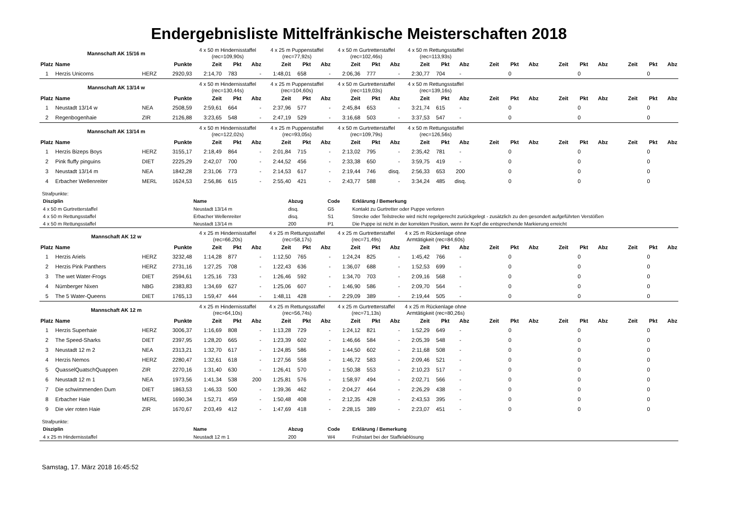Endergebnisliste Mittelfränkische Meisterschaften 2018
| Mannschaft AK 15/16 m | | | | 4 x 50 m Hindernisstaffel (rec=109,90s) | | | 4 x 25 m Puppenstaffel (rec=77,92s) | | | 4 x 50 m Gurtretterstaffel (rec=102,46s) | | | 4 x 50 m Rettungsstaffel (rec=113,93s) | | | | | | | | | | | |
| Platz | Name | | Punkte | Zeit | Pkt | Abz | Zeit | Pkt | Abz | Zeit | Pkt | Abz | Zeit | Pkt | Abz | Zeit | Pkt | Abz | Zeit | Pkt | Abz | Zeit | Pkt | Abz |
| 1 | Herzis Unicorns | HERZ | 2920,93 | 2:14,70 | 783 | - | 1:48,01 | 658 | - | 2:06,36 | 777 | - | 2:30,77 | 704 | - | | 0 | | | 0 | | | 0 | |
| Mannschaft AK 13/14 w | | | | 4 x 50 m Hindernisstaffel (rec=130,44s) | | | 4 x 25 m Puppenstaffel (rec=104,60s) | | | 4 x 50 m Gurtretterstaffel (rec=119,03s) | | | 4 x 50 m Rettungsstaffel (rec=139,16s) | | | | | | | | | | | |
| Platz | Name | | Punkte | Zeit | Pkt | Abz | Zeit | Pkt | Abz | Zeit | Pkt | Abz | Zeit | Pkt | Abz | Zeit | Pkt | Abz | Zeit | Pkt | Abz | Zeit | Pkt | Abz |
| 1 | Neustadt 13/14 w | NEA | 2508,59 | 2:59,61 | 664 | - | 2:37,96 | 577 | - | 2:45,84 | 653 | - | 3:21,74 | 615 | - | | 0 | | | 0 | | | 0 | |
| 2 | Regenbogenhaie | ZIR | 2126,88 | 3:23,65 | 548 | - | 2:47,19 | 529 | - | 3:16,68 | 503 | - | 3:37,53 | 547 | - | | 0 | | | 0 | | | 0 | |
| Mannschaft AK 13/14 m | | | | 4 x 50 m Hindernisstaffel (rec=122,02s) | | | 4 x 25 m Puppenstaffel (rec=93,05s) | | | 4 x 50 m Gurtretterstaffel (rec=109,79s) | | | 4 x 50 m Rettungsstaffel (rec=126,56s) | | | | | | | | | | | |
| Platz | Name | | Punkte | Zeit | Pkt | Abz | Zeit | Pkt | Abz | Zeit | Pkt | Abz | Zeit | Pkt | Abz | Zeit | Pkt | Abz | Zeit | Pkt | Abz | Zeit | Pkt | Abz |
| 1 | Herzis Bizeps Boys | HERZ | 3155,17 | 2:18,49 | 864 | - | 2:01,84 | 715 | - | 2:13,02 | 795 | - | 2:35,42 | 781 | - | | 0 | | | 0 | | | 0 | |
| 2 | Pink fluffy pinguins | DIET | 2225,29 | 2:42,07 | 700 | - | 2:44,52 | 456 | - | 2:33,38 | 650 | - | 3:59,75 | 419 | - | | 0 | | | 0 | | | 0 | |
| 3 | Neustadt 13/14 m | NEA | 1842,28 | 2:31,06 | 773 | - | 2:14,53 | 617 | - | 2:19,44 | 746 | disq. | 2:56,33 | 653 | 200 | | 0 | | | 0 | | | 0 | |
| 4 | Erbacher Wellenreiter | MERL | 1624,53 | 2:56,86 | 615 | - | 2:55,40 | 421 | - | 2:43,77 | 588 | - | 3:34,24 | 485 | disq. | | 0 | | | 0 | | | 0 | |
Strafpunkte:
| Disziplin | Name | Abzug | Code | Erklärung / Bemerkung |
| --- | --- | --- | --- | --- |
| 4 x 50 m Gurtretterstaffel | Neustadt 13/14 m | disq. | G5 | Kontakt zu Gurtretter oder Puppe verloren |
| 4 x 50 m Rettungsstaffel | Erbacher Wellenreiter | disq. | S1 | Strecke oder Teilstrecke wird nicht regelgerecht zurückgelegt - zusätzlich zu den gesondert aufgeführten Verstößen |
| 4 x 50 m Rettungsstaffel | Neustadt 13/14 m | 200 | P1 | Die Puppe ist nicht in der korrekten Position, wenn ihr Kopf die entsprechende Markierung erreicht |
| Mannschaft AK 12 w | | | | 4 x 25 m Hindernisstaffel (rec=66,20s) | | | 4 x 25 m Rettungsstaffel (rec=58,17s) | | | 4 x 25 m Gurtretterstaffel (rec=71,49s) | | | 4 x 25 m Rückenlage ohne Armtätigkeit (rec=84,60s) | | | | | | | | | | | |
| Platz | Name | | Punkte | Zeit | Pkt | Abz | Zeit | Pkt | Abz | Zeit | Pkt | Abz | Zeit | Pkt | Abz | Zeit | Pkt | Abz | Zeit | Pkt | Abz | Zeit | Pkt | Abz |
| 1 | Herzis Ariels | HERZ | 3232,48 | 1:14,28 | 877 | - | 1:12,50 | 765 | - | 1:24,24 | 825 | - | 1:45,42 | 766 | - | | 0 | | | 0 | | | 0 | |
| 2 | Herzis Pink Panthers | HERZ | 2731,16 | 1:27,25 | 708 | - | 1:22,43 | 636 | - | 1:36,07 | 688 | - | 1:52,53 | 699 | - | | 0 | | | 0 | | | 0 | |
| 3 | The wet Water-Frogs | DIET | 2594,61 | 1:25,16 | 733 | - | 1:26,46 | 592 | - | 1:34,70 | 703 | - | 2:09,16 | 568 | - | | 0 | | | 0 | | | 0 | |
| 4 | Nürnberger Nixen | NBG | 2383,83 | 1:34,69 | 627 | - | 1:25,06 | 607 | - | 1:46,90 | 586 | - | 2:09,70 | 564 | - | | 0 | | | 0 | | | 0 | |
| 5 | The 5 Water-Queens | DIET | 1765,13 | 1:59,47 | 444 | - | 1:48,11 | 428 | - | 2:29,09 | 389 | - | 2:19,44 | 505 | - | | 0 | | | 0 | | | 0 | |
| Mannschaft AK 12 m | | | | 4 x 25 m Hindernisstaffel (rec=64,10s) | | | 4 x 25 m Rettungsstaffel (rec=56,74s) | | | 4 x 25 m Gurtretterstaffel (rec=71,13s) | | | 4 x 25 m Rückenlage ohne Armtätigkeit (rec=80,26s) | | | | | | | | | | | |
| Platz | Name | | Punkte | Zeit | Pkt | Abz | Zeit | Pkt | Abz | Zeit | Pkt | Abz | Zeit | Pkt | Abz | Zeit | Pkt | Abz | Zeit | Pkt | Abz | Zeit | Pkt | Abz |
| 1 | Herzis Superhaie | HERZ | 3006,37 | 1:16,69 | 808 | - | 1:13,28 | 729 | - | 1:24,12 | 821 | - | 1:52,29 | 649 | - | | 0 | | | 0 | | | 0 | |
| 2 | The Speed-Sharks | DIET | 2397,95 | 1:28,20 | 665 | - | 1:23,39 | 602 | - | 1:46,66 | 584 | - | 2:05,39 | 548 | - | | 0 | | | 0 | | | 0 | |
| 3 | Neustadt 12 m 2 | NEA | 2313,21 | 1:32,70 | 617 | - | 1:24,85 | 586 | - | 1:44,50 | 602 | - | 2:11,68 | 508 | - | | 0 | | | 0 | | | 0 | |
| 4 | Herzis Nemos | HERZ | 2280,47 | 1:32,61 | 618 | - | 1:27,56 | 558 | - | 1:46,72 | 583 | - | 2:09,46 | 521 | - | | 0 | | | 0 | | | 0 | |
| 5 | QuasselQuatschQuappen | ZIR | 2270,16 | 1:31,40 | 630 | - | 1:26,41 | 570 | - | 1:50,38 | 553 | - | 2:10,23 | 517 | - | | 0 | | | 0 | | | 0 | |
| 6 | Neustadt 12 m 1 | NEA | 1973,56 | 1:41,34 | 538 | 200 | 1:25,81 | 576 | - | 1:58,97 | 494 | - | 2:02,71 | 566 | - | | 0 | | | 0 | | | 0 | |
| 7 | Die schwimmenden Dum | DIET | 1863,53 | 1:46,33 | 500 | - | 1:39,36 | 462 | - | 2:04,27 | 464 | - | 2:26,29 | 438 | - | | 0 | | | 0 | | | 0 | |
| 8 | Erbacher Haie | MERL | 1690,34 | 1:52,71 | 459 | - | 1:50,48 | 408 | - | 2:12,35 | 428 | - | 2:43,53 | 395 | - | | 0 | | | 0 | | | 0 | |
| 9 | Die vier roten Haie | ZIR | 1670,67 | 2:03,49 | 412 | - | 1:47,69 | 418 | - | 2:28,15 | 389 | - | 2:23,07 | 451 | - | | 0 | | | 0 | | | 0 | |
Strafpunkte:
| Disziplin | Name | Abzug | Code | Erklärung / Bemerkung |
| --- | --- | --- | --- | --- |
| 4 x 25 m Hindernisstaffel | Neustadt 12 m 1 | 200 | W4 | Frühstart bei der Staffelablösung |
Samstag, 17. März 2018 16:45:52